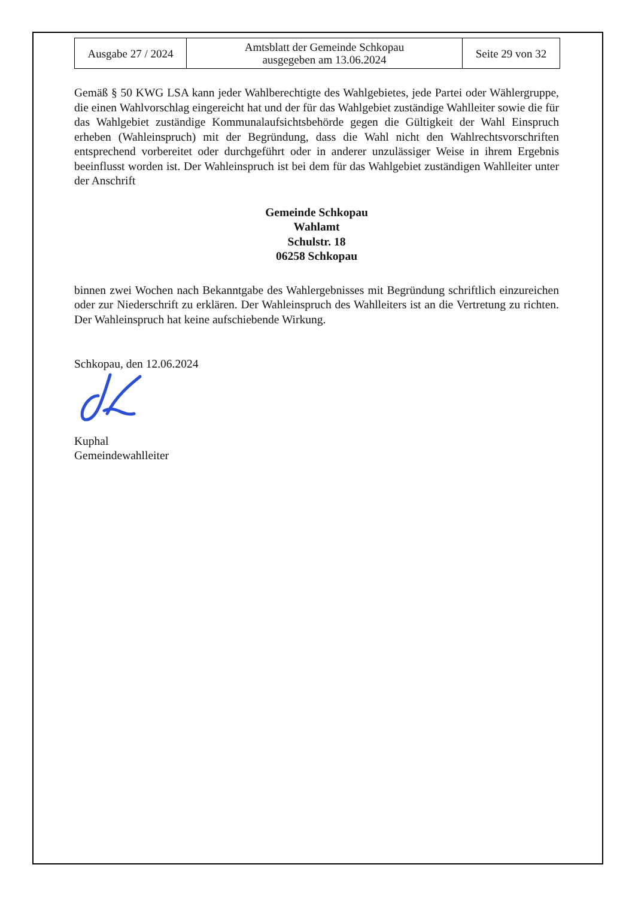| Ausgabe 27 / 2024 | Amtsblatt der Gemeinde Schkopau ausgegeben am 13.06.2024 | Seite 29 von 32 |
Gemäß § 50 KWG LSA kann jeder Wahlberechtigte des Wahlgebietes, jede Partei oder Wählergruppe, die einen Wahlvorschlag eingereicht hat und der für das Wahlgebiet zuständige Wahlleiter sowie die für das Wahlgebiet zuständige Kommunalaufsichtsbehörde gegen die Gültigkeit der Wahl Einspruch erheben (Wahleinspruch) mit der Begründung, dass die Wahl nicht den Wahlrechtsvorschriften entsprechend vorbereitet oder durchgeführt oder in anderer unzulässiger Weise in ihrem Ergebnis beeinflusst worden ist. Der Wahleinspruch ist bei dem für das Wahlgebiet zuständigen Wahlleiter unter der Anschrift
Gemeinde Schkopau
Wahlamt
Schulstr. 18
06258 Schkopau
binnen zwei Wochen nach Bekanntgabe des Wahlergebnisses mit Begründung schriftlich einzureichen oder zur Niederschrift zu erklären. Der Wahleinspruch des Wahlleiters ist an die Vertretung zu richten. Der Wahleinspruch hat keine aufschiebende Wirkung.
Schkopau, den 12.06.2024
Kuphal
Gemeindewahlleiter